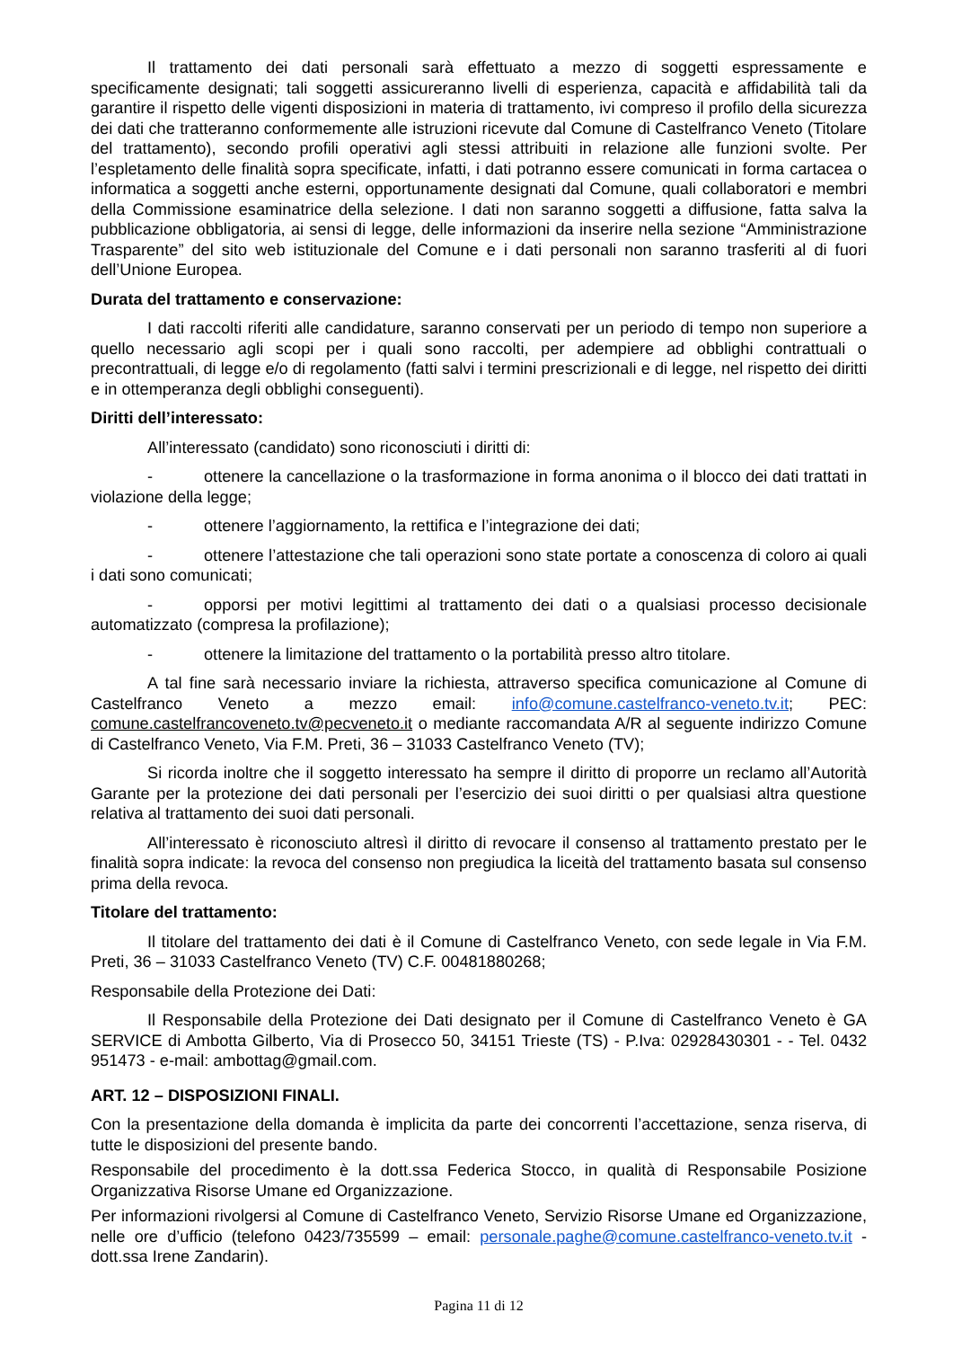Il trattamento dei dati personali sarà effettuato a mezzo di soggetti espressamente e specificamente designati; tali soggetti assicureranno livelli di esperienza, capacità e affidabilità tali da garantire il rispetto delle vigenti disposizioni in materia di trattamento, ivi compreso il profilo della sicurezza dei dati che tratteranno conformemente alle istruzioni ricevute dal Comune di Castelfranco Veneto (Titolare del trattamento), secondo profili operativi agli stessi attribuiti in relazione alle funzioni svolte. Per l’espletamento delle finalità sopra specificate, infatti, i dati potranno essere comunicati in forma cartacea o informatica a soggetti anche esterni, opportunamente designati dal Comune, quali collaboratori e membri della Commissione esaminatrice della selezione. I dati non saranno soggetti a diffusione, fatta salva la pubblicazione obbligatoria, ai sensi di legge, delle informazioni da inserire nella sezione “Amministrazione Trasparente” del sito web istituzionale del Comune e i dati personali non saranno trasferiti al di fuori dell’Unione Europea.
Durata del trattamento e conservazione:
I dati raccolti riferiti alle candidature, saranno conservati per un periodo di tempo non superiore a quello necessario agli scopi per i quali sono raccolti, per adempiere ad obblighi contrattuali o precontrattuali, di legge e/o di regolamento (fatti salvi i termini prescrizionali e di legge, nel rispetto dei diritti e in ottemperanza degli obblighi conseguenti).
Diritti dell’interessato:
All’interessato (candidato) sono riconosciuti i diritti di:
- ottenere la cancellazione o la trasformazione in forma anonima o il blocco dei dati trattati in violazione della legge;
- ottenere l’aggiornamento, la rettifica e l’integrazione dei dati;
- ottenere l’attestazione che tali operazioni sono state portate a conoscenza di coloro ai quali i dati sono comunicati;
- opporsi per motivi legittimi al trattamento dei dati o a qualsiasi processo decisionale automatizzato (compresa la profilazione);
- ottenere la limitazione del trattamento o la portabilità presso altro titolare.
A tal fine sarà necessario inviare la richiesta, attraverso specifica comunicazione al Comune di Castelfranco Veneto a mezzo email: info@comune.castelfranco-veneto.tv.it; PEC: comune.castelfrancoveneto.tv@pecveneto.it o mediante raccomandata A/R al seguente indirizzo Comune di Castelfranco Veneto, Via F.M. Preti, 36 – 31033 Castelfranco Veneto (TV);
Si ricorda inoltre che il soggetto interessato ha sempre il diritto di proporre un reclamo all’Autorità Garante per la protezione dei dati personali per l’esercizio dei suoi diritti o per qualsiasi altra questione relativa al trattamento dei suoi dati personali.
All’interessato è riconosciuto altresì il diritto di revocare il consenso al trattamento prestato per le finalità sopra indicate: la revoca del consenso non pregiudica la liceità del trattamento basata sul consenso prima della revoca.
Titolare del trattamento:
Il titolare del trattamento dei dati è il Comune di Castelfranco Veneto, con sede legale in Via F.M. Preti, 36 – 31033 Castelfranco Veneto (TV) C.F. 00481880268;
Responsabile della Protezione dei Dati:
Il Responsabile della Protezione dei Dati designato per il Comune di Castelfranco Veneto è GA SERVICE di Ambotta Gilberto, Via di Prosecco 50, 34151 Trieste (TS) - P.Iva: 02928430301 - - Tel. 0432 951473 - e-mail: ambottag@gmail.com.
ART. 12 – DISPOSIZIONI FINALI.
Con la presentazione della domanda è implicita da parte dei concorrenti l’accettazione, senza riserva, di tutte le disposizioni del presente bando.
Responsabile del procedimento è la dott.ssa Federica Stocco, in qualità di Responsabile Posizione Organizzativa Risorse Umane ed Organizzazione.
Per informazioni rivolgersi al Comune di Castelfranco Veneto, Servizio Risorse Umane ed Organizzazione, nelle ore d’ufficio (telefono 0423/735599 – email: personale.paghe@comune.castelfranco-veneto.tv.it - dott.ssa Irene Zandarin).
Pagina 11 di 12